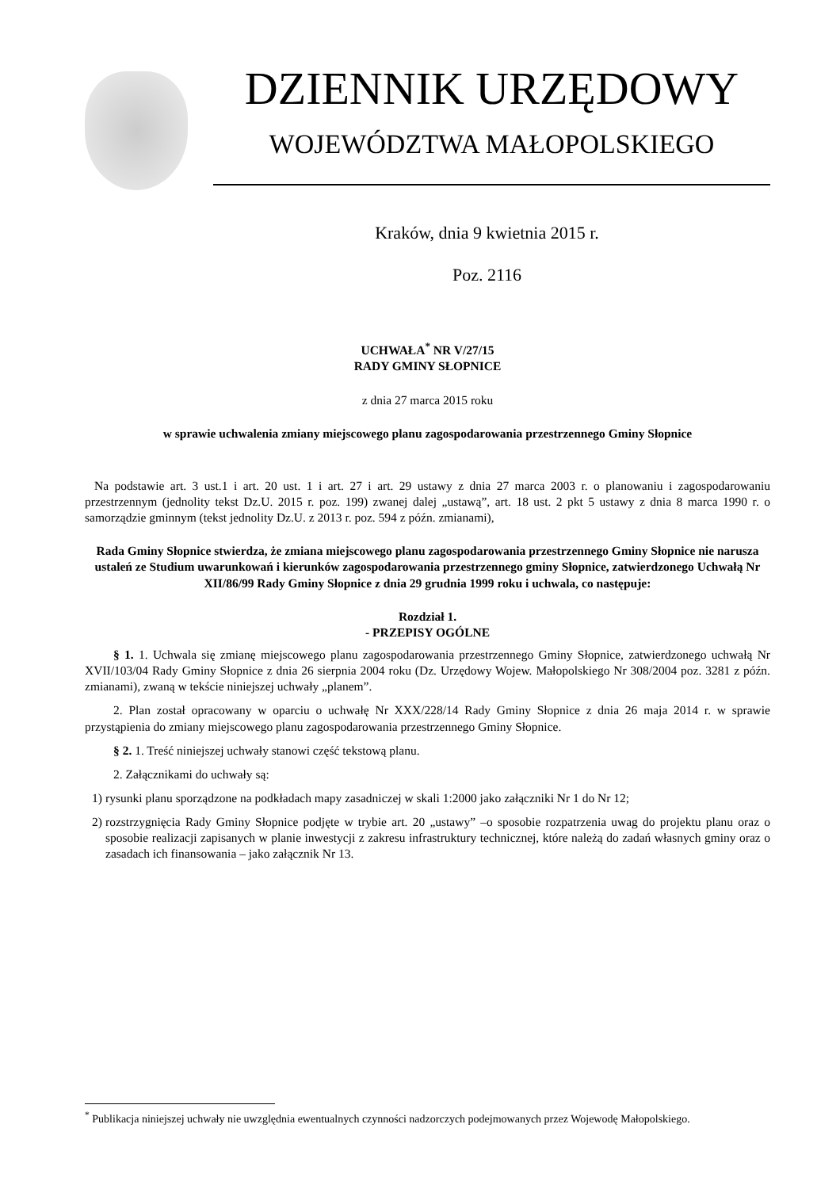DZIENNIK URZĘDOWY
WOJEWÓDZTWA MAŁOPOLSKIEGO
Kraków, dnia 9 kwietnia 2015 r.
Poz. 2116
UCHWAŁA<sup>*</sup> NR V/27/15
RADY GMINY SŁOPNICE
z dnia 27 marca 2015 roku
w sprawie uchwalenia zmiany miejscowego planu zagospodarowania przestrzennego Gminy Słopnice
Na podstawie art. 3 ust.1 i art. 20 ust. 1 i art. 27 i art. 29 ustawy z dnia 27 marca 2003 r. o planowaniu i zagospodarowaniu przestrzennym (jednolity tekst Dz.U. 2015 r. poz. 199) zwanej dalej „ustawą”, art. 18 ust. 2 pkt 5 ustawy z dnia 8 marca 1990 r. o samorządzie gminnym (tekst jednolity Dz.U. z 2013 r. poz. 594 z późn. zmianami),
Rada Gminy Słopnice stwierdza, że zmiana miejscowego planu zagospodarowania przestrzennego Gminy Słopnice nie narusza ustaleń ze Studium uwarunkowań i kierunków zagospodarowania przestrzennego gminy Słopnice, zatwierdzonego Uchwałą Nr XII/86/99 Rady Gminy Słopnice z dnia 29 grudnia 1999 roku i uchwala, co następuje:
Rozdział 1.
- PRZEPISY OGÓLNE
§ 1. 1. Uchwala się zmianę miejscowego planu zagospodarowania przestrzennego Gminy Słopnice, zatwierdzonego uchwałą Nr XVII/103/04 Rady Gminy Słopnice z dnia 26 sierpnia 2004 roku (Dz. Urzędowy Wojew. Małopolskiego Nr 308/2004 poz. 3281 z późn. zmianami), zwaną w tekście niniejszej uchwały „planem”.
2. Plan został opracowany w oparciu o uchwałę Nr XXX/228/14 Rady Gminy Słopnice z dnia 26 maja 2014 r. w sprawie przystąpienia do zmiany miejscowego planu zagospodarowania przestrzennego Gminy Słopnice.
§ 2. 1. Treść niniejszej uchwały stanowi część tekstową planu.
2. Załącznikami do uchwały są:
1) rysunki planu sporządzone na podkładach mapy zasadniczej w skali 1:2000 jako załączniki Nr 1 do Nr 12;
2) rozstrzygnięcia Rady Gminy Słopnice podjęte w trybie art. 20 „ustawy” –o sposobie rozpatrzenia uwag do projektu planu oraz o sposobie realizacji zapisanych w planie inwestycji z zakresu infrastruktury technicznej, które należą do zadań własnych gminy oraz o zasadach ich finansowania – jako załącznik Nr 13.
<sup>*</sup> Publikacja niniejszej uchwały nie uwzględnia ewentualnych czynności nadzorczych podejmowanych przez Wojewodę Małopolskiego.